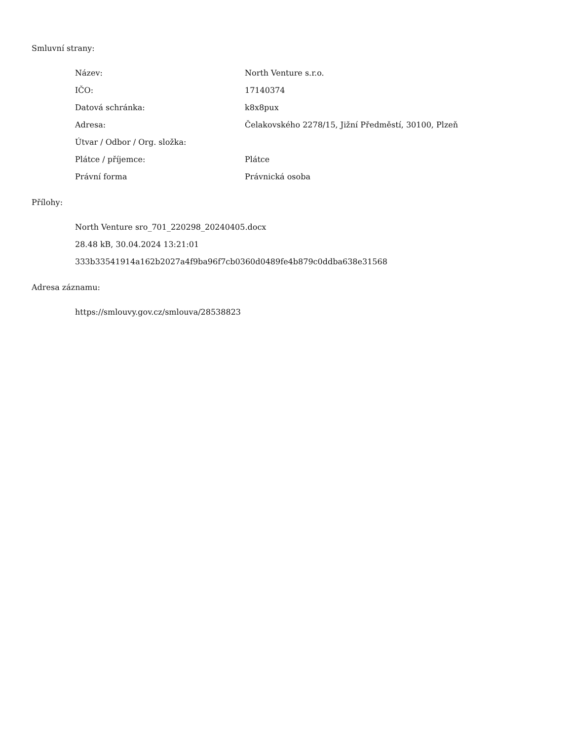Smluvní strany:
| Název: | North Venture s.r.o. |
| IČO: | 17140374 |
| Datová schránka: | k8x8pux |
| Adresa: | Čelakovského 2278/15, Jižní Předměstí, 30100, Plzeň |
| Útvar / Odbor / Org. složka: | |
| Plátce / příjemce: | Plátce |
| Právní forma | Právnická osoba |
Přílohy:
North Venture sro_701_220298_20240405.docx
28.48 kB, 30.04.2024 13:21:01
333b33541914a162b2027a4f9ba96f7cb0360d0489fe4b879c0ddba638e31568
Adresa záznamu:
https://smlouvy.gov.cz/smlouva/28538823